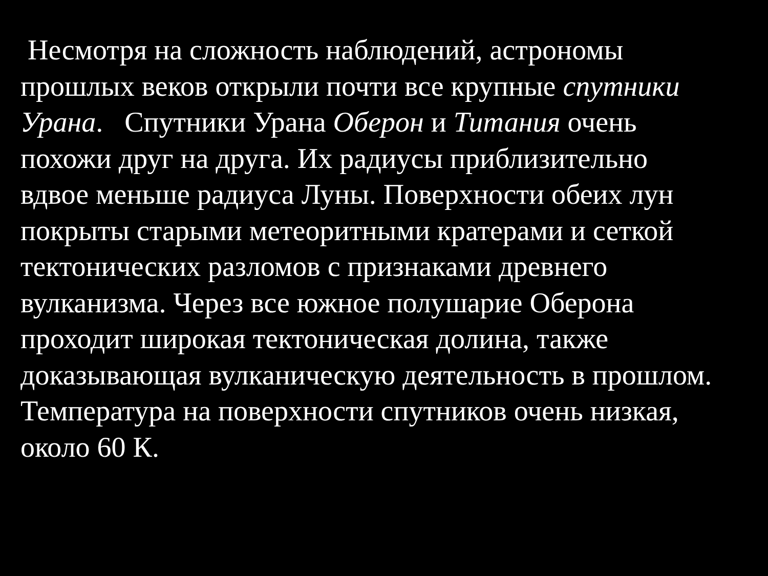Несмотря на сложность наблюдений, астрономы
прошлых веков открыли почти все крупные спутники
Урана. Спутники Урана Оберон и Титания очень
похожи друг на друга. Их радиусы приблизительно
вдвое меньше радиуса Луны. Поверхности обеих лун
покрыты старыми метеоритными кратерами и сеткой
тектонических разломов с признаками древнего
вулканизма. Через все южное полушарие Оберона
проходит широкая тектоническая долина, также
доказывающая вулканическую деятельность в прошлом.
Температура на поверхности спутников очень низкая,
около 60 К.